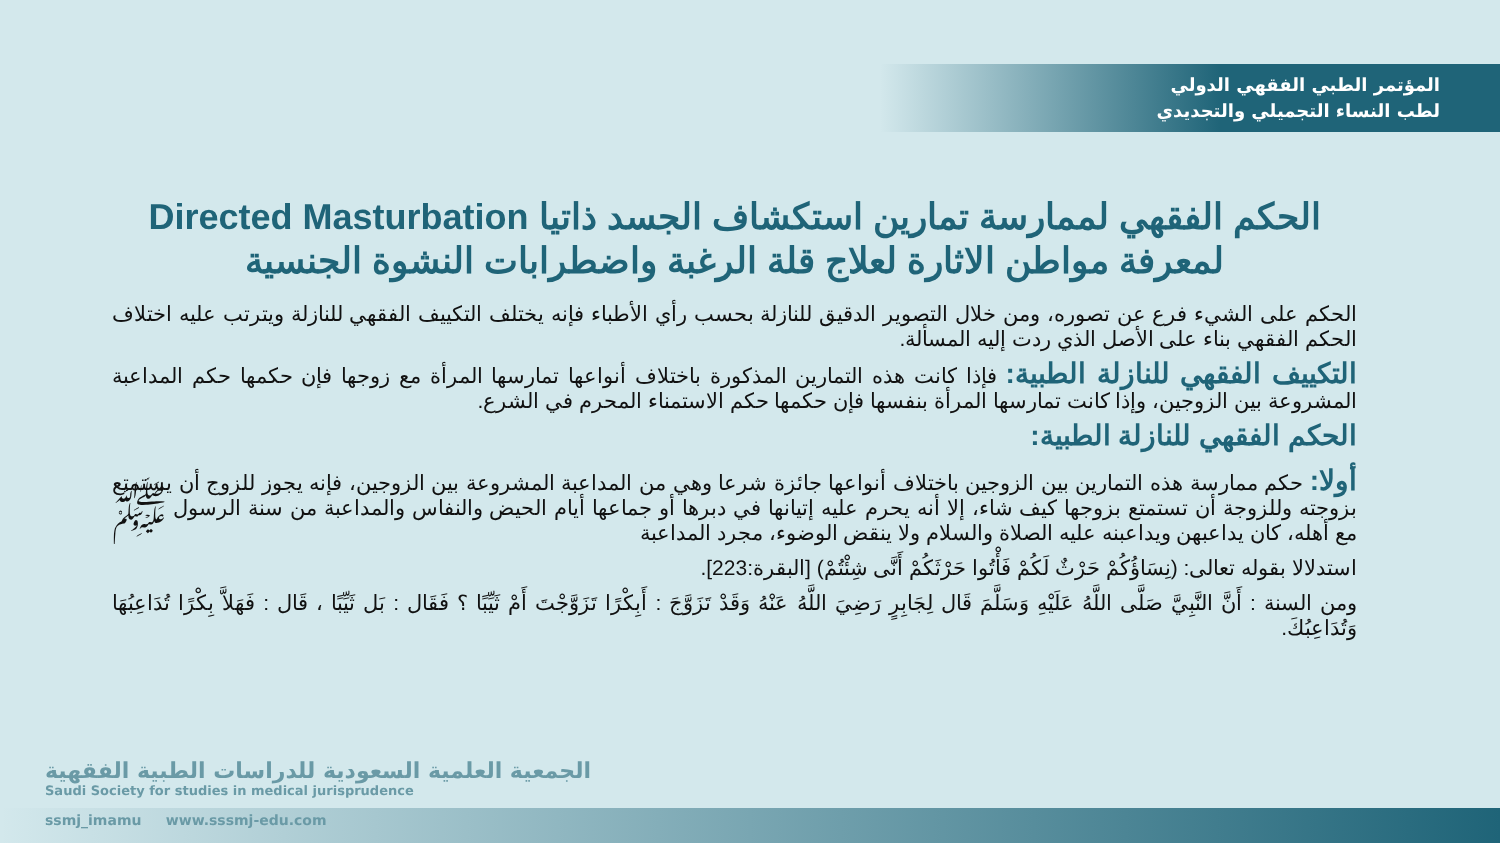المؤتمر الطبي الفقهي الدولي
لطب النساء التجميلي والتجديدي
الحكم الفقهي لممارسة تمارين استكشاف الجسد ذاتيا Directed Masturbation
لمعرفة مواطن الاثارة لعلاج قلة الرغبة واضطرابات النشوة الجنسية
الحكم على الشيء فرع عن تصوره، ومن خلال التصوير الدقيق للنازلة بحسب رأي الأطباء فإنه يختلف التكييف الفقهي للنازلة ويترتب عليه اختلاف الحكم الفقهي بناء على الأصل الذي ردت إليه المسألة.
التكييف الفقهي للنازلة الطبية: فإذا كانت هذه التمارين المذكورة باختلاف أنواعها تمارسها المرأة مع زوجها فإن حكمها حكم المداعبة المشروعة بين الزوجين، وإذا كانت تمارسها المرأة بنفسها فإن حكمها حكم الاستمناء المحرم في الشرع.
الحكم الفقهي للنازلة الطبية:
أولا: حكم ممارسة هذه التمارين بين الزوجين باختلاف أنواعها جائزة شرعا وهي من المداعبة المشروعة بين الزوجين، فإنه يجوز للزوج أن يستمتع بزوجته وللزوجة أن تستمتع بزوجها كيف شاء، إلا أنه يحرم عليه إتيانها في دبرها أو جماعها أيام الحيض والنفاس والمداعبة من سنة الرسول ﷺ مع أهله، كان يداعبهن ويداعبنه عليه الصلاة والسلام ولا ينقض الوضوء، مجرد المداعبة
استدلالا بقوله تعالى: (نِسَاؤُكُمْ حَرْثٌ لَكُمْ فَأْتُوا حَرْثَكُمْ أَنَّى شِئْتُمْ) [البقرة:223].
ومن السنة : أَنَّ النَّبِيَّ صَلَّى اللَّهُ عَلَيْهِ وَسَلَّمَ قَال لِجَابِرٍ رَضِيَ اللَّهُ عَنْهُ وَقَدْ تَزَوَّجَ : أَبِكْرًا تَزَوَّجْتَ أَمْ ثَيِّبًا ؟ فَقَال : بَل ثَيِّبًا ، قَال : فَهَلاَّ بِكْرًا تُدَاعِبُهَا وَتُدَاعِبُكَ.
الجمعية العلمية السعودية للدراسات الطبية الفقهية
Saudi Society for studies in medical jurisprudence
ssmj_imamu www.sssmj-edu.com